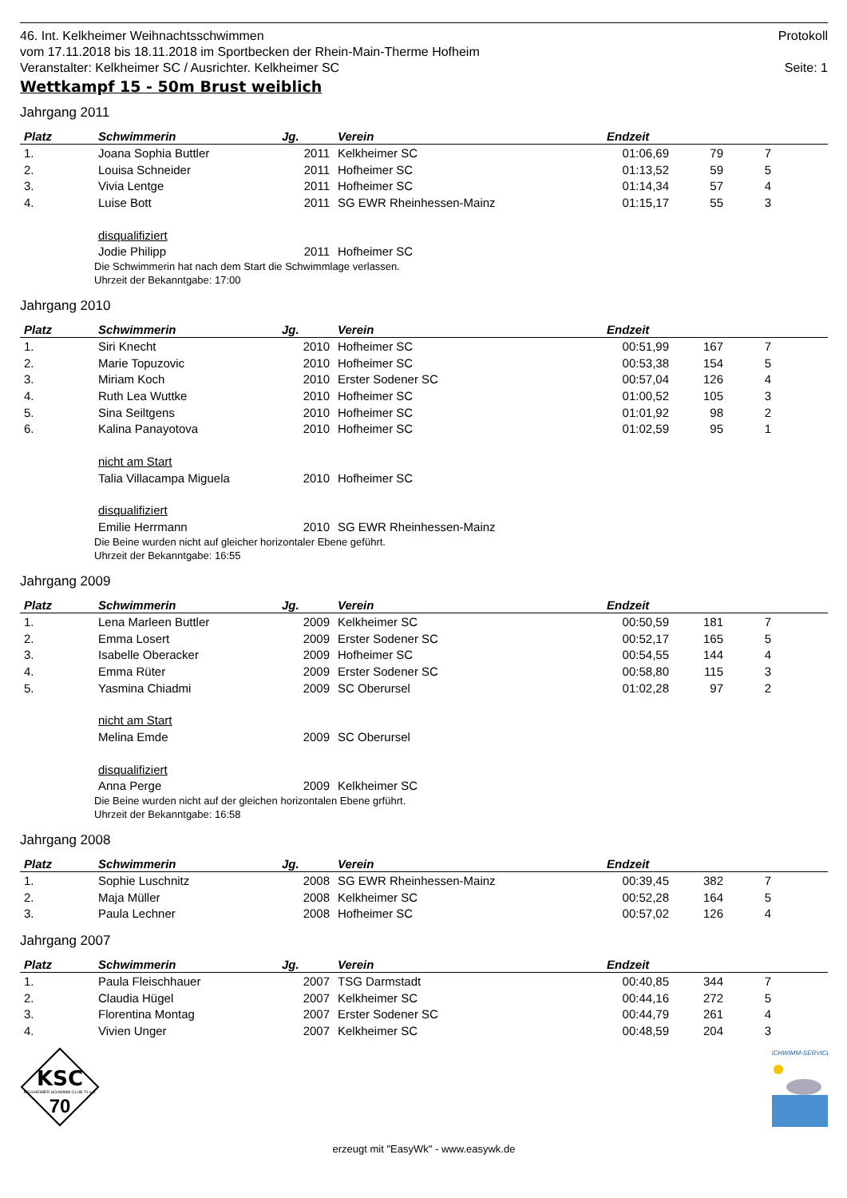46. Int. Kelkheimer Weihnachtsschwimmen Protokoll
vom 17.11.2018 bis 18.11.2018 im Sportbecken der Rhein-Main-Therme Hofheim
Veranstalter: Kelkheimer SC / Ausrichter. Kelkheimer SC Seite: 1
Wettkampf 15 - 50m Brust weiblich
Jahrgang 2011
| Platz | Schwimmerin | Jg. | Verein | Endzeit | | | |
| --- | --- | --- | --- | --- | --- | --- | --- |
| 1. | Joana Sophia Buttler | 2011 | Kelkheimer SC | 01:06,69 | 79 | 7 | |
| 2. | Louisa Schneider | 2011 | Hofheimer SC | 01:13,52 | 59 | 5 | |
| 3. | Vivia Lentge | 2011 | Hofheimer SC | 01:14,34 | 57 | 4 | |
| 4. | Luise Bott | 2011 | SG EWR Rheinhessen-Mainz | 01:15,17 | 55 | 3 | |
| | disqualifiziert | | | | | | |
| | Jodie Philipp | 2011 | Hofheimer SC | | | | |
Die Schwimmerin hat nach dem Start die Schwimmlage verlassen.
Uhrzeit der Bekanntgabe: 17:00
Jahrgang 2010
| Platz | Schwimmerin | Jg. | Verein | Endzeit | | | |
| --- | --- | --- | --- | --- | --- | --- | --- |
| 1. | Siri Knecht | 2010 | Hofheimer SC | 00:51,99 | 167 | 7 | |
| 2. | Marie Topuzovic | 2010 | Hofheimer SC | 00:53,38 | 154 | 5 | |
| 3. | Miriam Koch | 2010 | Erster Sodener SC | 00:57,04 | 126 | 4 | |
| 4. | Ruth Lea Wuttke | 2010 | Hofheimer SC | 01:00,52 | 105 | 3 | |
| 5. | Sina Seiltgens | 2010 | Hofheimer SC | 01:01,92 | 98 | 2 | |
| 6. | Kalina Panayotova | 2010 | Hofheimer SC | 01:02,59 | 95 | 1 | |
| | nicht am Start | | | | | | |
| | Talia Villacampa Miguela | 2010 | Hofheimer SC | | | | |
| | disqualifiziert | | | | | | |
| | Emilie Herrmann | 2010 | SG EWR Rheinhessen-Mainz | | | | |
Die Beine wurden nicht auf gleicher horizontaler Ebene geführt.
Uhrzeit der Bekanntgabe: 16:55
Jahrgang 2009
| Platz | Schwimmerin | Jg. | Verein | Endzeit | | | |
| --- | --- | --- | --- | --- | --- | --- | --- |
| 1. | Lena Marleen Buttler | 2009 | Kelkheimer SC | 00:50,59 | 181 | 7 | |
| 2. | Emma Losert | 2009 | Erster Sodener SC | 00:52,17 | 165 | 5 | |
| 3. | Isabelle Oberacker | 2009 | Hofheimer SC | 00:54,55 | 144 | 4 | |
| 4. | Emma Rüter | 2009 | Erster Sodener SC | 00:58,80 | 115 | 3 | |
| 5. | Yasmina Chiadmi | 2009 | SC Oberursel | 01:02,28 | 97 | 2 | |
| | nicht am Start | | | | | | |
| | Melina Emde | 2009 | SC Oberursel | | | | |
| | disqualifiziert | | | | | | |
| | Anna Perge | 2009 | Kelkheimer SC | | | | |
Die Beine wurden nicht auf der gleichen horizontalen Ebene grführt.
Uhrzeit der Bekanntgabe: 16:58
Jahrgang 2008
| Platz | Schwimmerin | Jg. | Verein | Endzeit | | | |
| --- | --- | --- | --- | --- | --- | --- | --- |
| 1. | Sophie Luschnitz | 2008 | SG EWR Rheinhessen-Mainz | 00:39,45 | 382 | 7 | |
| 2. | Maja Müller | 2008 | Kelkheimer SC | 00:52,28 | 164 | 5 | |
| 3. | Paula Lechner | 2008 | Hofheimer SC | 00:57,02 | 126 | 4 | |
Jahrgang 2007
| Platz | Schwimmerin | Jg. | Verein | Endzeit | | | |
| --- | --- | --- | --- | --- | --- | --- | --- |
| 1. | Paula Fleischhauer | 2007 | TSG Darmstadt | 00:40,85 | 344 | 7 | |
| 2. | Claudia Hügel | 2007 | Kelkheimer SC | 00:44,16 | 272 | 5 | |
| 3. | Florentina Montag | 2007 | Erster Sodener SC | 00:44,79 | 261 | 4 | |
| 4. | Vivien Unger | 2007 | Kelkheimer SC | 00:48,59 | 204 | 3 | |
KSC
KELKHEIMER SCHWIMM-CLUB 70 e.V.
70
SCHWIMM-SERVICE
erzeugt mit "EasyWk" - www.easywk.de